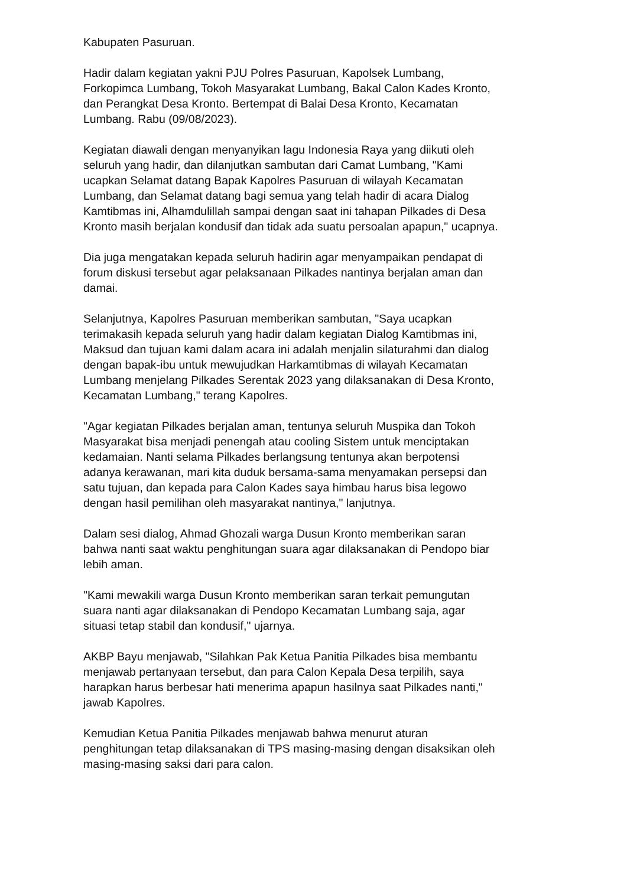Kabupaten Pasuruan.
Hadir dalam kegiatan yakni PJU Polres Pasuruan, Kapolsek Lumbang, Forkopimca Lumbang, Tokoh Masyarakat Lumbang, Bakal Calon Kades Kronto, dan Perangkat Desa Kronto. Bertempat di Balai Desa Kronto, Kecamatan Lumbang. Rabu (09/08/2023).
Kegiatan diawali dengan menyanyikan lagu Indonesia Raya yang diikuti oleh seluruh yang hadir, dan dilanjutkan sambutan dari Camat Lumbang, "Kami ucapkan Selamat datang Bapak Kapolres Pasuruan di wilayah Kecamatan Lumbang, dan Selamat datang bagi semua yang telah hadir di acara Dialog Kamtibmas ini, Alhamdulillah sampai dengan saat ini tahapan Pilkades di Desa Kronto masih berjalan kondusif dan tidak ada suatu persoalan apapun," ucapnya.
Dia juga mengatakan kepada seluruh hadirin agar menyampaikan pendapat di forum diskusi tersebut agar pelaksanaan Pilkades nantinya berjalan aman dan damai.
Selanjutnya, Kapolres Pasuruan memberikan sambutan, "Saya ucapkan terimakasih kepada seluruh yang hadir dalam kegiatan Dialog Kamtibmas ini, Maksud dan tujuan kami dalam acara ini adalah menjalin silaturahmi dan dialog dengan bapak-ibu untuk mewujudkan Harkamtibmas di wilayah Kecamatan Lumbang menjelang Pilkades Serentak 2023 yang dilaksanakan di Desa Kronto, Kecamatan Lumbang," terang Kapolres.
"Agar kegiatan Pilkades berjalan aman, tentunya seluruh Muspika dan Tokoh Masyarakat bisa menjadi penengah atau cooling Sistem untuk menciptakan kedamaian. Nanti selama Pilkades berlangsung tentunya akan berpotensi adanya kerawanan, mari kita duduk bersama-sama menyamakan persepsi dan satu tujuan, dan kepada para Calon Kades saya himbau harus bisa legowo dengan hasil pemilihan oleh masyarakat nantinya," lanjutnya.
Dalam sesi dialog, Ahmad Ghozali warga Dusun Kronto memberikan saran bahwa nanti saat waktu penghitungan suara agar dilaksanakan di Pendopo biar lebih aman.
"Kami mewakili warga Dusun Kronto memberikan saran terkait pemungutan suara nanti agar dilaksanakan di Pendopo Kecamatan Lumbang saja, agar situasi tetap stabil dan kondusif," ujarnya.
AKBP Bayu menjawab, "Silahkan Pak Ketua Panitia Pilkades bisa membantu menjawab pertanyaan tersebut, dan para Calon Kepala Desa terpilih, saya harapkan harus berbesar hati menerima apapun hasilnya saat Pilkades nanti," jawab Kapolres.
Kemudian Ketua Panitia Pilkades menjawab bahwa menurut aturan penghitungan tetap dilaksanakan di TPS masing-masing dengan disaksikan oleh masing-masing saksi dari para calon.